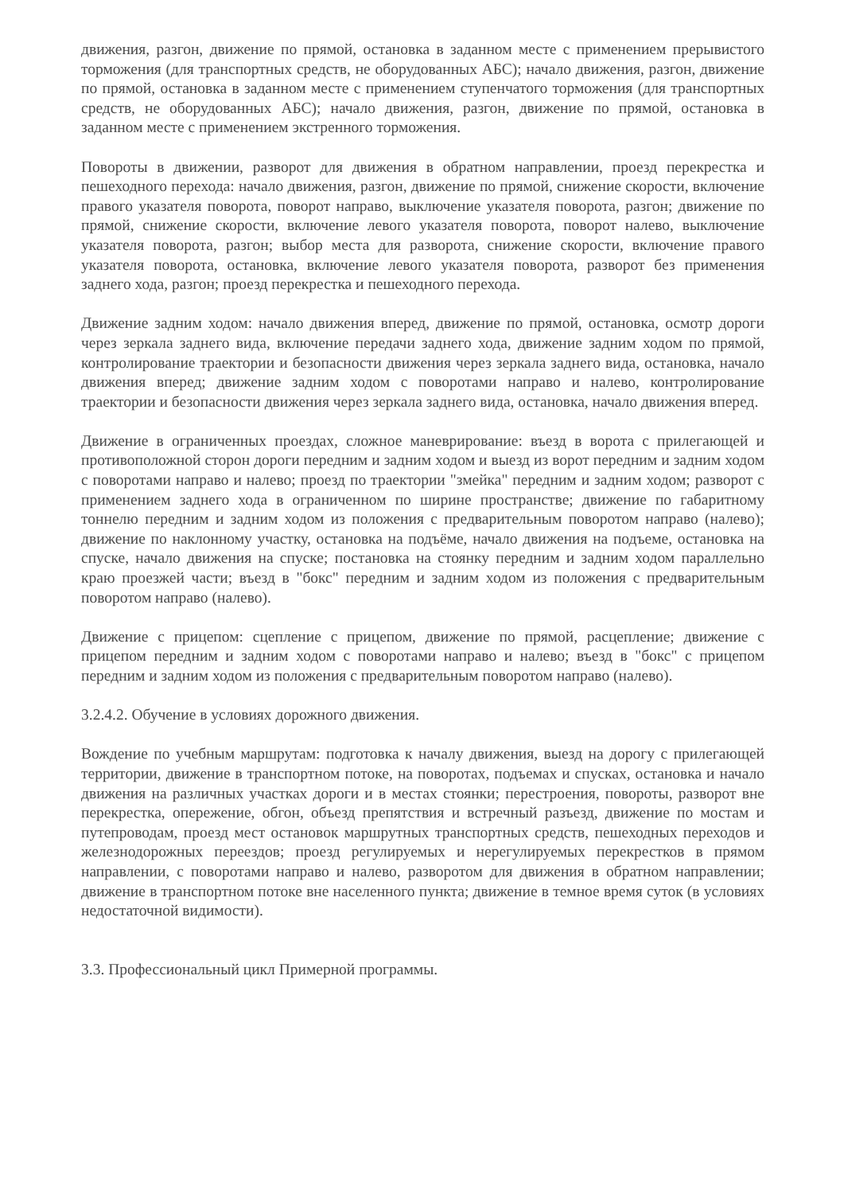движения, разгон, движение по прямой, остановка в заданном месте с применением прерывистого торможения (для транспортных средств, не оборудованных АБС); начало движения, разгон, движение по прямой, остановка в заданном месте с применением ступенчатого торможения (для транспортных средств, не оборудованных АБС); начало движения, разгон, движение по прямой, остановка в заданном месте с применением экстренного торможения.
Повороты в движении, разворот для движения в обратном направлении, проезд перекрестка и пешеходного перехода: начало движения, разгон, движение по прямой, снижение скорости, включение правого указателя поворота, поворот направо, выключение указателя поворота, разгон; движение по прямой, снижение скорости, включение левого указателя поворота, поворот налево, выключение указателя поворота, разгон; выбор места для разворота, снижение скорости, включение правого указателя поворота, остановка, включение левого указателя поворота, разворот без применения заднего хода, разгон; проезд перекрестка и пешеходного перехода.
Движение задним ходом: начало движения вперед, движение по прямой, остановка, осмотр дороги через зеркала заднего вида, включение передачи заднего хода, движение задним ходом по прямой, контролирование траектории и безопасности движения через зеркала заднего вида, остановка, начало движения вперед; движение задним ходом с поворотами направо и налево, контролирование траектории и безопасности движения через зеркала заднего вида, остановка, начало движения вперед.
Движение в ограниченных проездах, сложное маневрирование: въезд в ворота с прилегающей и противоположной сторон дороги передним и задним ходом и выезд из ворот передним и задним ходом с поворотами направо и налево; проезд по траектории "змейка" передним и задним ходом; разворот с применением заднего хода в ограниченном по ширине пространстве; движение по габаритному тоннелю передним и задним ходом из положения с предварительным поворотом направо (налево); движение по наклонному участку, остановка на подъёме, начало движения на подъеме, остановка на спуске, начало движения на спуске; постановка на стоянку передним и задним ходом параллельно краю проезжей части; въезд в "бокс" передним и задним ходом из положения с предварительным поворотом направо (налево).
Движение с прицепом: сцепление с прицепом, движение по прямой, расцепление; движение с прицепом передним и задним ходом с поворотами направо и налево; въезд в "бокс" с прицепом передним и задним ходом из положения с предварительным поворотом направо (налево).
3.2.4.2. Обучение в условиях дорожного движения.
Вождение по учебным маршрутам: подготовка к началу движения, выезд на дорогу с прилегающей территории, движение в транспортном потоке, на поворотах, подъемах и спусках, остановка и начало движения на различных участках дороги и в местах стоянки; перестроения, повороты, разворот вне перекрестка, опережение, обгон, объезд препятствия и встречный разъезд, движение по мостам и путепроводам, проезд мест остановок маршрутных транспортных средств, пешеходных переходов и железнодорожных переездов; проезд регулируемых и нерегулируемых перекрестков в прямом направлении, с поворотами направо и налево, разворотом для движения в обратном направлении; движение в транспортном потоке вне населенного пункта; движение в темное время суток (в условиях недостаточной видимости).
3.3. Профессиональный цикл Примерной программы.